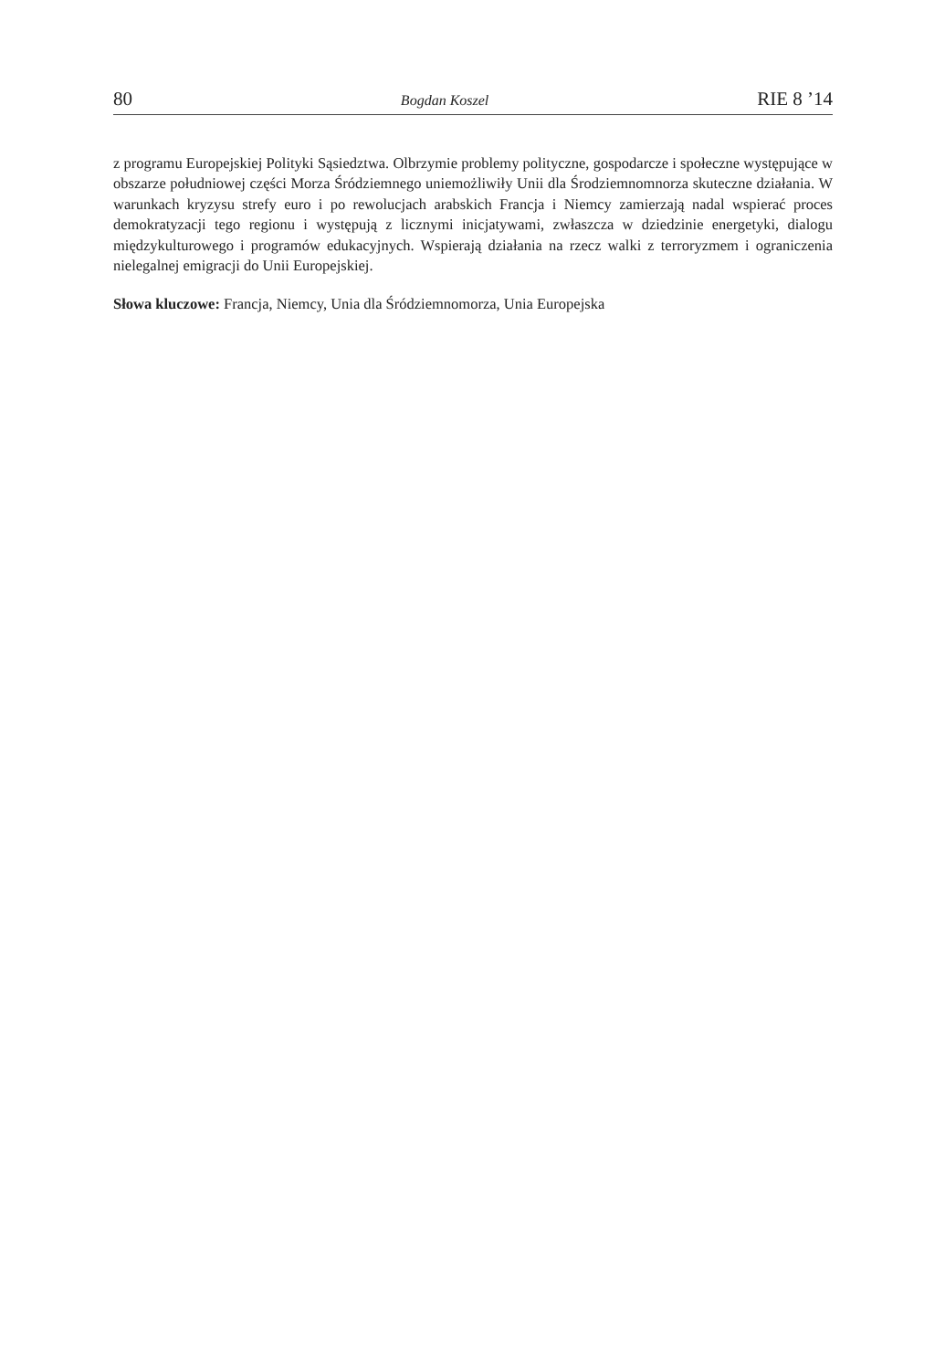80 Bogdan Koszel RIE 8 ’14
z programu Europejskiej Polityki Sąsiedztwa. Olbrzymie problemy polityczne, gospodarcze i społeczne występujące w obszarze południowej części Morza Śródziemnego uniemożliwiły Unii dla Środziemnomnorza skuteczne działania. W warunkach kryzysu strefy euro i po rewolucjach arabskich Francja i Niemcy zamierzają nadal wspierać proces demokratyzacji tego regionu i występują z licznymi inicjatywami, zwłaszcza w dziedzinie energetyki, dialogu międzykulturowego i programów edukacyjnych. Wspierają działania na rzecz walki z terroryzmem i ograniczenia nielegalnej emigracji do Unii Europejskiej.
Słowa kluczowe: Francja, Niemcy, Unia dla Śródziemnomorza, Unia Europejska